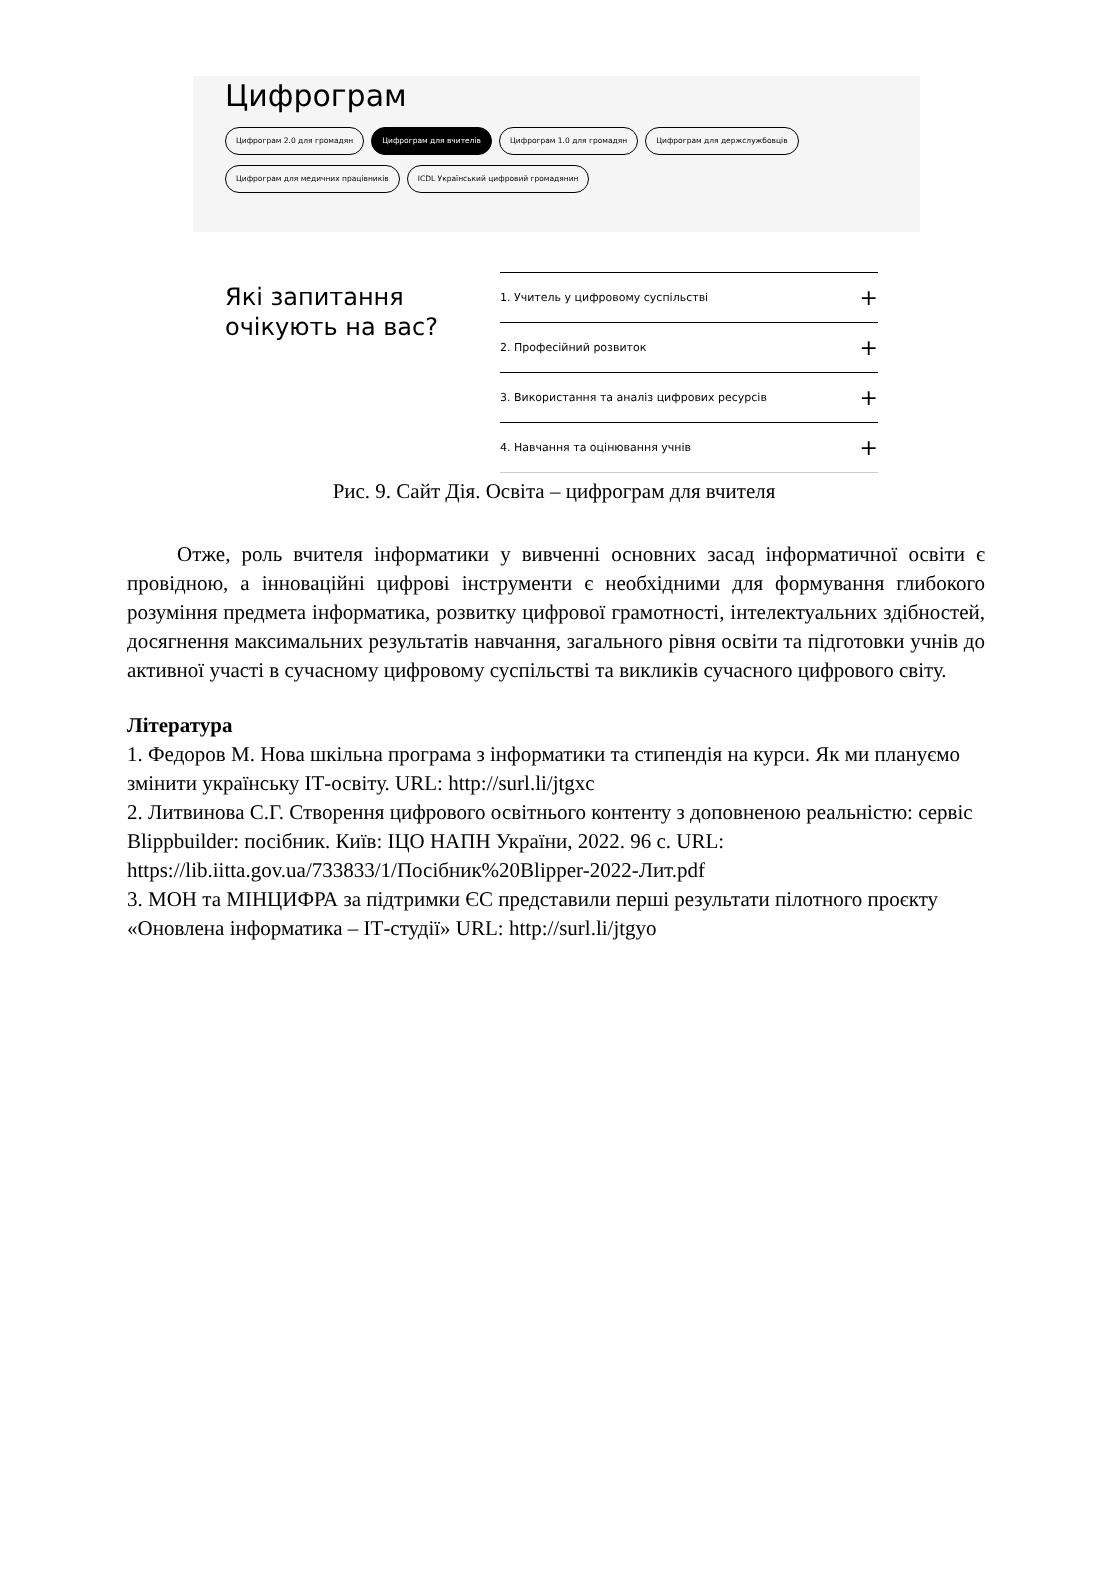Цифрограм
Цифрограм 2.0 для громадян Цифрограм для вчителів Цифрограм 1.0 для громадян Цифрограм для держслужбовців Цифрограм для медичних працівників ICDL Український цифровий громадянин
Які запитання очікують на вас?
1. Учитель у цифровому суспільстві +
2. Професійний розвиток +
3. Використання та аналіз цифрових ресурсів +
4. Навчання та оцінювання учнів +
Рис. 9. Сайт Дія. Освіта – цифрограм для вчителя
Отже, роль вчителя інформатики у вивченні основних засад інформатичної освіти є провідною, а інноваційні цифрові інструменти є необхідними для формування глибокого розуміння предмета інформатика, розвитку цифрової грамотності, інтелектуальних здібностей, досягнення максимальних результатів навчання, загального рівня освіти та підготовки учнів до активної участі в сучасному цифровому суспільстві та викликів сучасного цифрового світу.
Література
1. Федоров М. Нова шкільна програма з інформатики та стипендія на курси. Як ми плануємо змінити українську ІТ-освіту. URL: http://surl.li/jtgxc
2. Литвинова С.Г. Створення цифрового освітнього контенту з доповненою реальністю: сервіс Blippbuilder: посібник. Київ: ІЦО НАПН України, 2022. 96 с. URL: https://lib.iitta.gov.ua/733833/1/Посібник%20Blipper-2022-Лит.pdf
3. МОН та МІНЦИФРА за підтримки ЄС представили перші результати пілотного проєкту «Оновлена інформатика – ІТ-студії» URL: http://surl.li/jtgyo